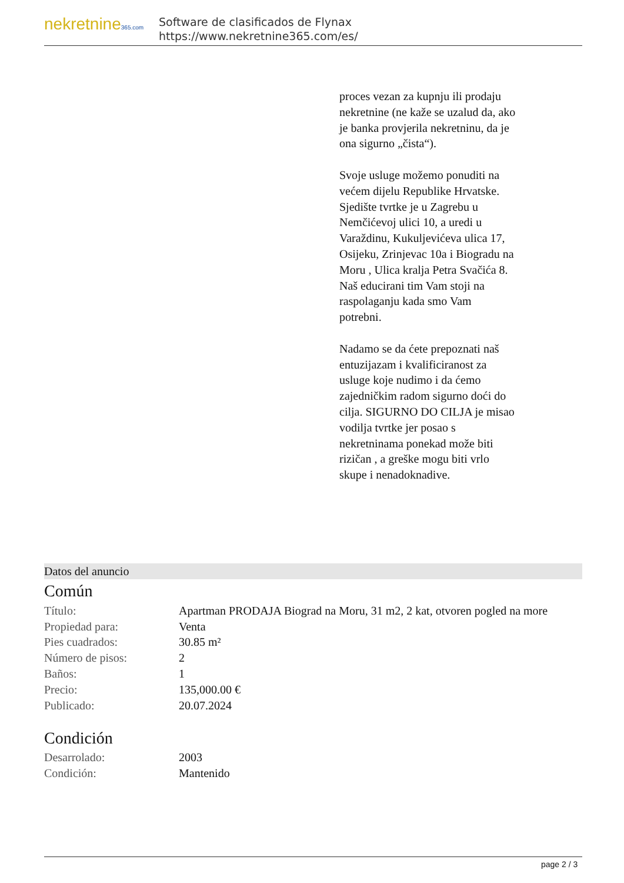nekretnine365.com
Software de clasificados de Flynax
https://www.nekretnine365.com/es/
proces vezan za kupnju ili prodaju nekretnine (ne kaže se uzalud da, ako je banka provjerila nekretninu, da je ona sigurno „čista“).
Svoje usluge možemo ponuditi na većem dijelu Republike Hrvatske. Sjedište tvrtke je u Zagrebu u Nemčićevoj ulici 10, a uredi u Varaždinu, Kukuljevićeva ulica 17, Osijeku, Zrinjevac 10a i Biogradu na Moru , Ulica kralja Petra Svačića 8.
Naš educirani tim Vam stoji na raspolaganju kada smo Vam potrebni.
Nadamo se da ćete prepoznati naš entuzijazam i kvalificiranost za usluge koje nudimo i da ćemo zajedničkim radom sigurno doći do cilja. SIGURNO DO CILJA je misao vodilja tvrtke jer posao s nekretninama ponekad može biti rizičan , a greške mogu biti vrlo skupe i nenadoknadive.
Datos del anuncio
Común
| Título: | Apartman PRODAJA Biograd na Moru, 31 m2, 2 kat, otvoren pogled na more |
| Propiedad para: | Venta |
| Pies cuadrados: | 30.85 m² |
| Número de pisos: | 2 |
| Baños: | 1 |
| Precio: | 135,000.00 € |
| Publicado: | 20.07.2024 |
Condición
| Desarrolado: | 2003 |
| Condición: | Mantenido |
page 2 / 3